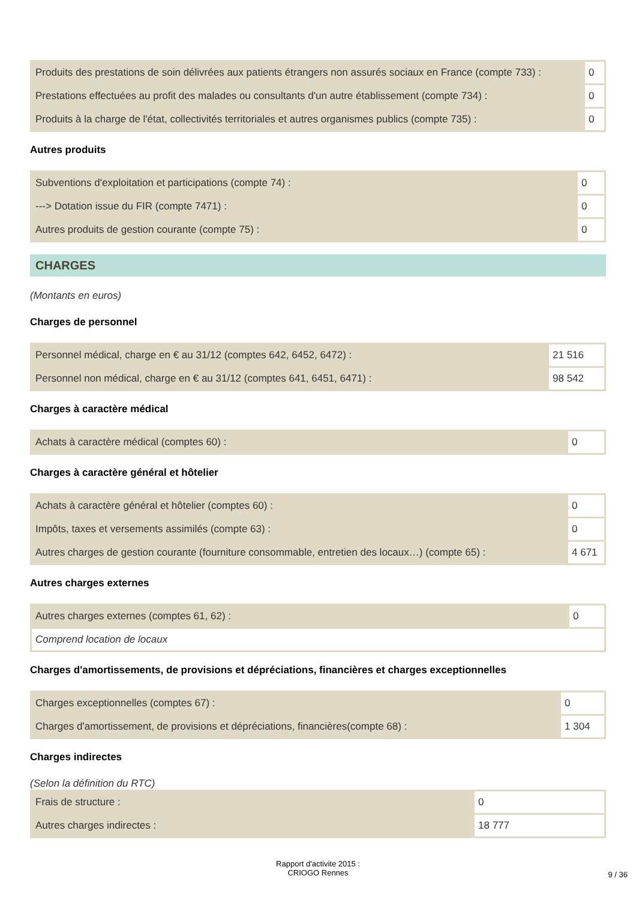| Produits des prestations de soin délivrées aux patients étrangers non assurés sociaux en France (compte 733) : | 0 |
| Prestations effectuées au profit des malades ou consultants d'un autre établissement (compte 734) : | 0 |
| Produits à la charge de l'état, collectivités territoriales et autres organismes publics (compte 735) : | 0 |
Autres produits
| Subventions d'exploitation et participations (compte 74) : | 0 |
| ---> Dotation issue du FIR (compte 7471) : | 0 |
| Autres produits de gestion courante (compte 75) : | 0 |
CHARGES
(Montants en euros)
Charges de personnel
| Personnel médical, charge en € au 31/12 (comptes 642, 6452, 6472) : | 21 516 |
| Personnel non médical, charge en € au 31/12 (comptes 641, 6451, 6471) : | 98 542 |
Charges à caractère médical
| Achats à caractère médical (comptes 60) : | 0 |
Charges à caractère général et hôtelier
| Achats à caractère général et hôtelier (comptes 60) : | 0 |
| Impôts, taxes et versements assimilés (compte 63) : | 0 |
| Autres charges de gestion courante (fourniture consommable, entretien des locaux…) (compte 65) : | 4 671 |
Autres charges externes
| Autres charges externes (comptes 61, 62) : | 0 |
| Comprend location de locaux | |
Charges d'amortissements, de provisions et dépréciations, financières et charges exceptionnelles
| Charges exceptionnelles (comptes 67) : | 0 |
| Charges d'amortissement, de provisions et dépréciations, financières(compte 68) : | 1 304 |
Charges indirectes
(Selon la définition du RTC)
| Frais de structure : | 0 |
| Autres charges indirectes : | 18 777 |
Rapport d'activite 2015 :
CRIOGO Rennes
9 / 36